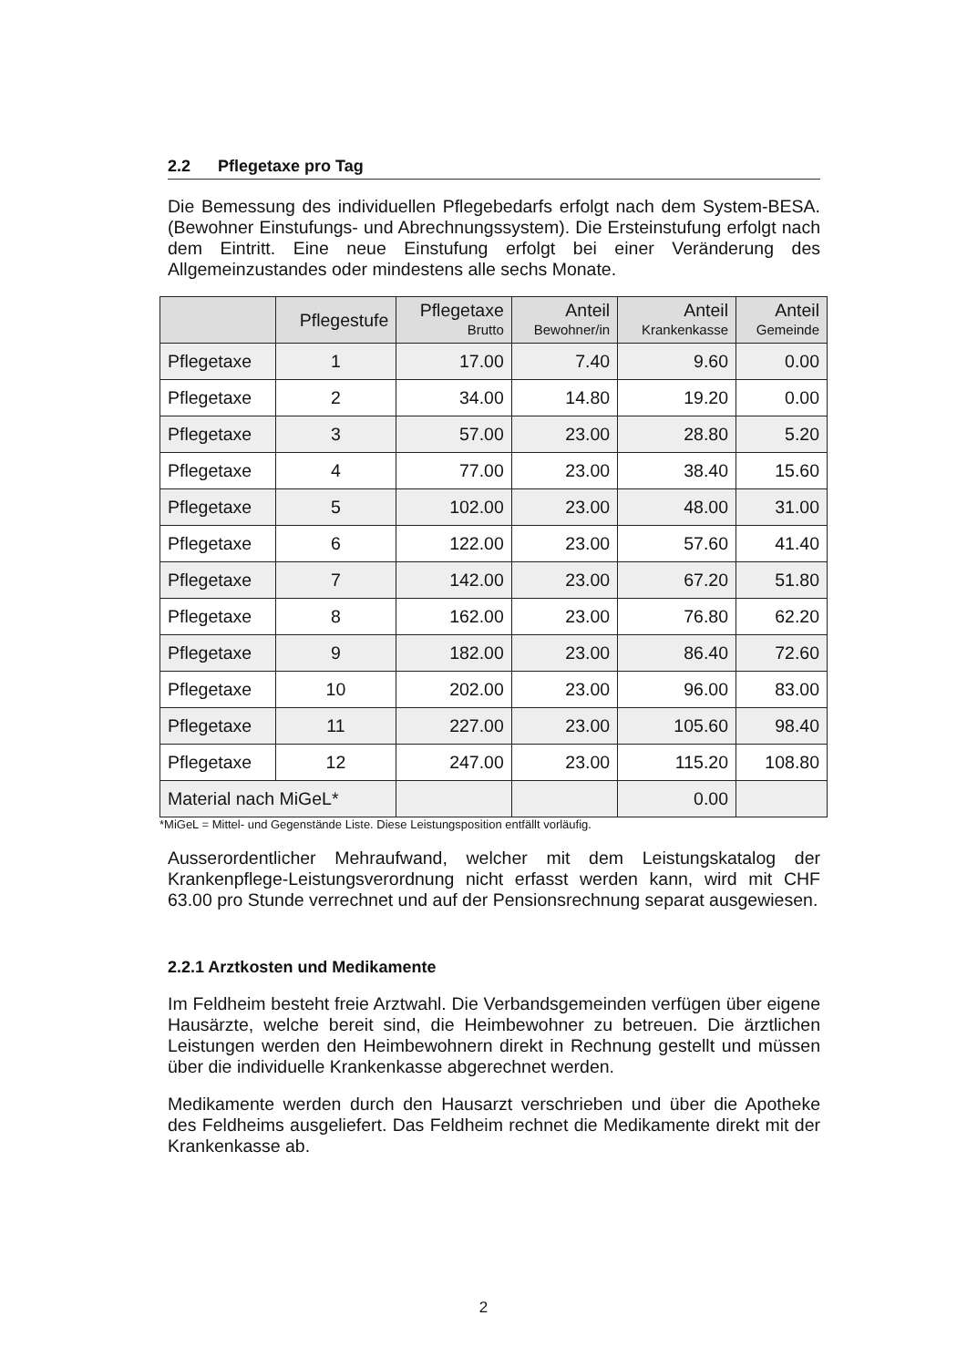2.2 Pflegetaxe pro Tag
Die Bemessung des individuellen Pflegebedarfs erfolgt nach dem System-BESA. (Bewohner Einstufungs- und Abrechnungssystem). Die Ersteinstufung erfolgt nach dem Eintritt. Eine neue Einstufung erfolgt bei einer Veränderung des Allgemeinzustandes oder mindestens alle sechs Monate.
| | Pflegestufe | Pflegetaxe Brutto | Anteil Bewohner/in | Anteil Krankenkasse | Anteil Gemeinde |
| --- | --- | --- | --- | --- | --- |
| Pflegetaxe | 1 | 17.00 | 7.40 | 9.60 | 0.00 |
| Pflegetaxe | 2 | 34.00 | 14.80 | 19.20 | 0.00 |
| Pflegetaxe | 3 | 57.00 | 23.00 | 28.80 | 5.20 |
| Pflegetaxe | 4 | 77.00 | 23.00 | 38.40 | 15.60 |
| Pflegetaxe | 5 | 102.00 | 23.00 | 48.00 | 31.00 |
| Pflegetaxe | 6 | 122.00 | 23.00 | 57.60 | 41.40 |
| Pflegetaxe | 7 | 142.00 | 23.00 | 67.20 | 51.80 |
| Pflegetaxe | 8 | 162.00 | 23.00 | 76.80 | 62.20 |
| Pflegetaxe | 9 | 182.00 | 23.00 | 86.40 | 72.60 |
| Pflegetaxe | 10 | 202.00 | 23.00 | 96.00 | 83.00 |
| Pflegetaxe | 11 | 227.00 | 23.00 | 105.60 | 98.40 |
| Pflegetaxe | 12 | 247.00 | 23.00 | 115.20 | 108.80 |
| Material nach MiGeL* | | | | 0.00 | |
*MiGeL = Mittel- und Gegenstände Liste. Diese Leistungsposition entfällt vorläufig.
Ausserordentlicher Mehraufwand, welcher mit dem Leistungskatalog der Krankenpflege-Leistungsverordnung nicht erfasst werden kann, wird mit CHF 63.00 pro Stunde verrechnet und auf der Pensionsrechnung separat ausgewiesen.
2.2.1 Arztkosten und Medikamente
Im Feldheim besteht freie Arztwahl. Die Verbandsgemeinden verfügen über eigene Hausärzte, welche bereit sind, die Heimbewohner zu betreuen. Die ärztlichen Leistungen werden den Heimbewohnern direkt in Rechnung gestellt und müssen über die individuelle Krankenkasse abgerechnet werden.
Medikamente werden durch den Hausarzt verschrieben und über die Apotheke des Feldheims ausgeliefert. Das Feldheim rechnet die Medikamente direkt mit der Krankenkasse ab.
2